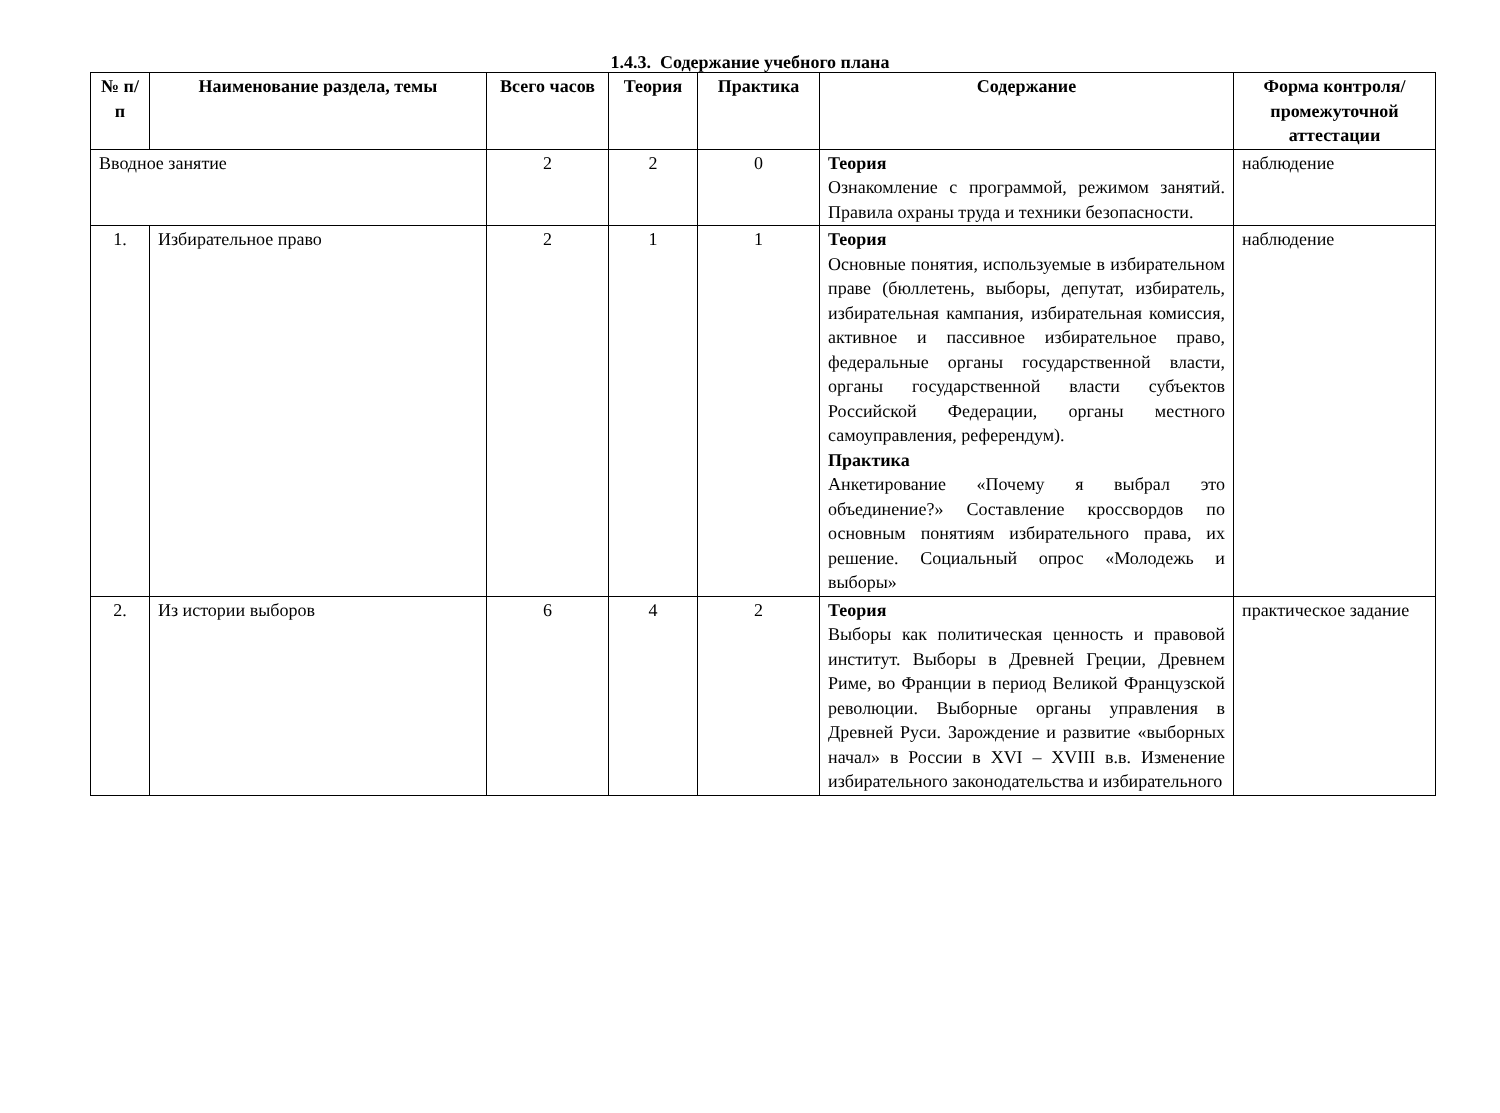1.4.3. Содержание учебного плана
| № п/п | Наименование раздела, темы | Всего часов | Теория | Практика | Содержание | Форма контроля/ промежуточной аттестации |
| --- | --- | --- | --- | --- | --- | --- |
| Вводное занятие | | 2 | 2 | 0 | Теория Ознакомление с программой, режимом занятий. Правила охраны труда и техники безопасности. | наблюдение |
| 1. | Избирательное право | 2 | 1 | 1 | Теория Основные понятия, используемые в избирательном праве (бюллетень, выборы, депутат, избиратель, избирательная кампания, избирательная комиссия, активное и пассивное избирательное право, федеральные органы государственной власти, органы государственной власти субъектов Российской Федерации, органы местного самоуправления, референдум). Практика Анкетирование «Почему я выбрал это объединение?» Составление кроссвордов по основным понятиям избирательного права, их решение. Социальный опрос «Молодежь и выборы» | наблюдение |
| 2. | Из истории выборов | 6 | 4 | 2 | Теория Выборы как политическая ценность и правовой институт. Выборы в Древней Греции, Древнем Риме, во Франции в период Великой Французской революции. Выборные органы управления в Древней Руси. Зарождение и развитие «выборных начал» в России в XVI – XVIII в.в. Изменение избирательного законодательства и избирательного | практическое задание |